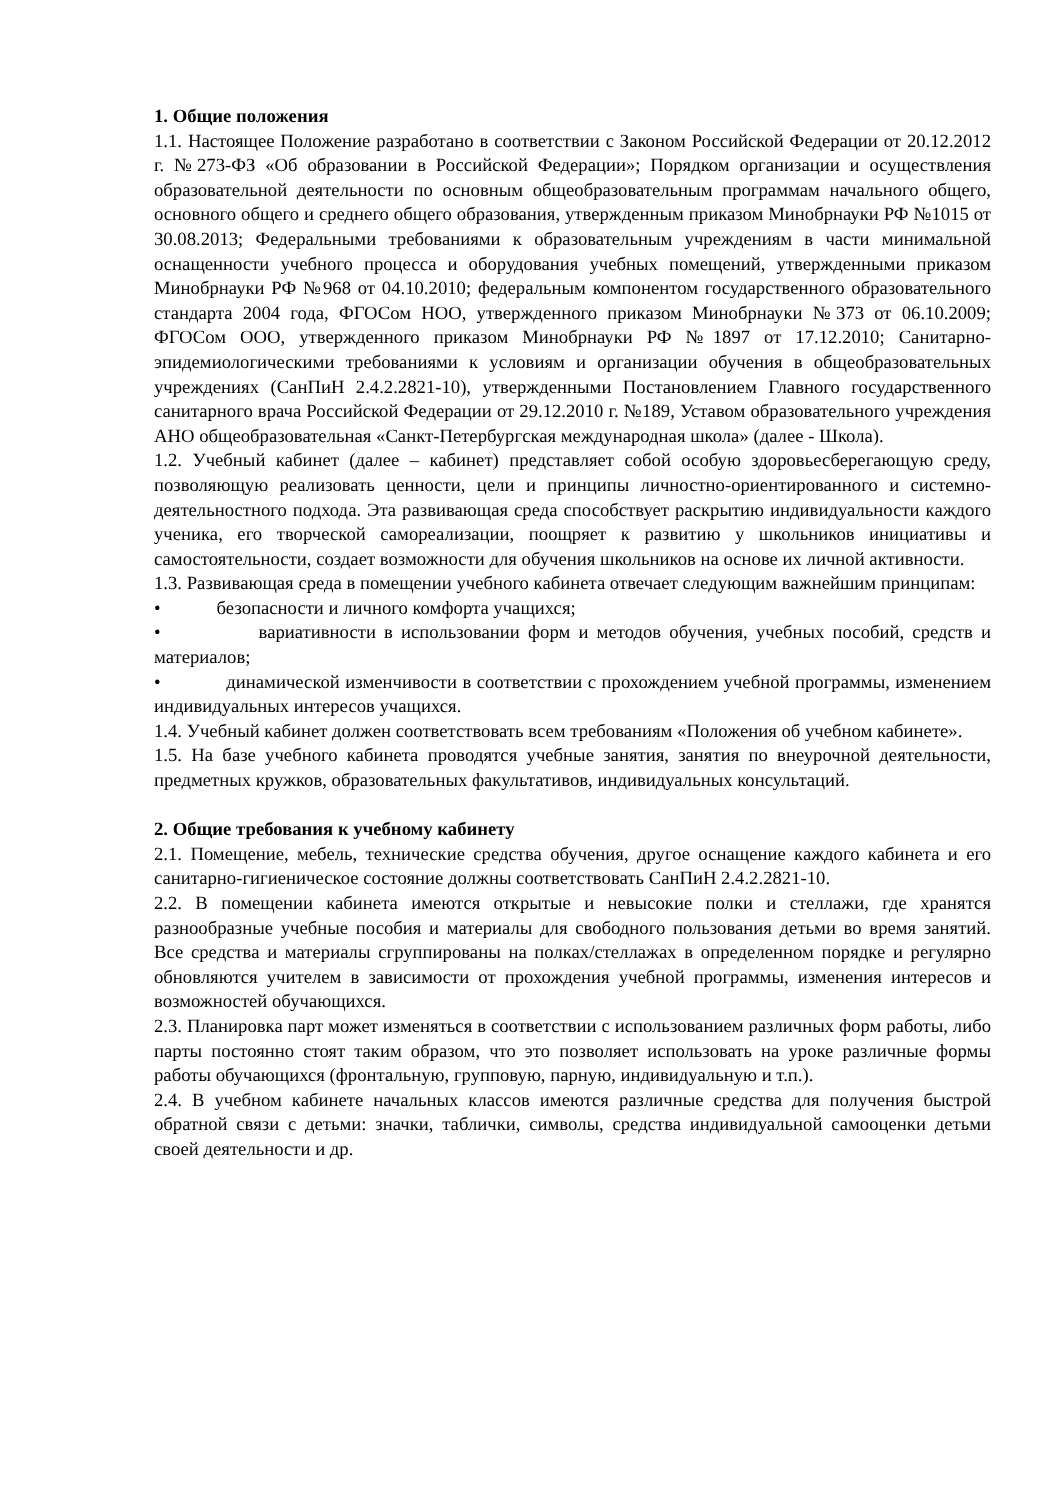1. Общие положения
1.1. Настоящее Положение разработано в соответствии с Законом Российской Федерации от 20.12.2012 г. №273-ФЗ «Об образовании в Российской Федерации»; Порядком организации и осуществления образовательной деятельности по основным общеобразовательным программам начального общего, основного общего и среднего общего образования, утвержденным приказом Минобрнауки РФ №1015 от 30.08.2013; Федеральными требованиями к образовательным учреждениям в части минимальной оснащенности учебного процесса и оборудования учебных помещений, утвержденными приказом Минобрнауки РФ №968 от 04.10.2010; федеральным компонентом государственного образовательного стандарта 2004 года, ФГОСом НОО, утвержденного приказом Минобрнауки №373 от 06.10.2009; ФГОСом ООО, утвержденного приказом Минобрнауки РФ №1897 от 17.12.2010; Санитарно-эпидемиологическими требованиями к условиям и организации обучения в общеобразовательных учреждениях (СанПиН 2.4.2.2821-10), утвержденными Постановлением Главного государственного санитарного врача Российской Федерации от 29.12.2010 г. №189, Уставом образовательного учреждения АНО общеобразовательная «Санкт-Петербургская международная школа» (далее - Школа).
1.2. Учебный кабинет (далее – кабинет) представляет собой особую здоровьесберегающую среду, позволяющую реализовать ценности, цели и принципы личностно-ориентированного и системно-деятельностного подхода. Эта развивающая среда способствует раскрытию индивидуальности каждого ученика, его творческой самореализации, поощряет к развитию у школьников инициативы и самостоятельности, создает возможности для обучения школьников на основе их личной активности.
1.3. Развивающая среда в помещении учебного кабинета отвечает следующим важнейшим принципам:
• безопасности и личного комфорта учащихся;
• вариативности в использовании форм и методов обучения, учебных пособий, средств и материалов;
• динамической изменчивости в соответствии с прохождением учебной программы, изменением индивидуальных интересов учащихся.
1.4. Учебный кабинет должен соответствовать всем требованиям «Положения об учебном кабинете».
1.5. На базе учебного кабинета проводятся учебные занятия, занятия по внеурочной деятельности, предметных кружков, образовательных факультативов, индивидуальных консультаций.
2. Общие требования к учебному кабинету
2.1. Помещение, мебель, технические средства обучения, другое оснащение каждого кабинета и его санитарно-гигиеническое состояние должны соответствовать СанПиН 2.4.2.2821-10.
2.2. В помещении кабинета имеются открытые и невысокие полки и стеллажи, где хранятся разнообразные учебные пособия и материалы для свободного пользования детьми во время занятий. Все средства и материалы сгруппированы на полках/стеллажах в определенном порядке и регулярно обновляются учителем в зависимости от прохождения учебной программы, изменения интересов и возможностей обучающихся.
2.3. Планировка парт может изменяться в соответствии с использованием различных форм работы, либо парты постоянно стоят таким образом, что это позволяет использовать на уроке различные формы работы обучающихся (фронтальную, групповую, парную, индивидуальную и т.п.).
2.4. В учебном кабинете начальных классов имеются различные средства для получения быстрой обратной связи с детьми: значки, таблички, символы, средства индивидуальной самооценки детьми своей деятельности и др.